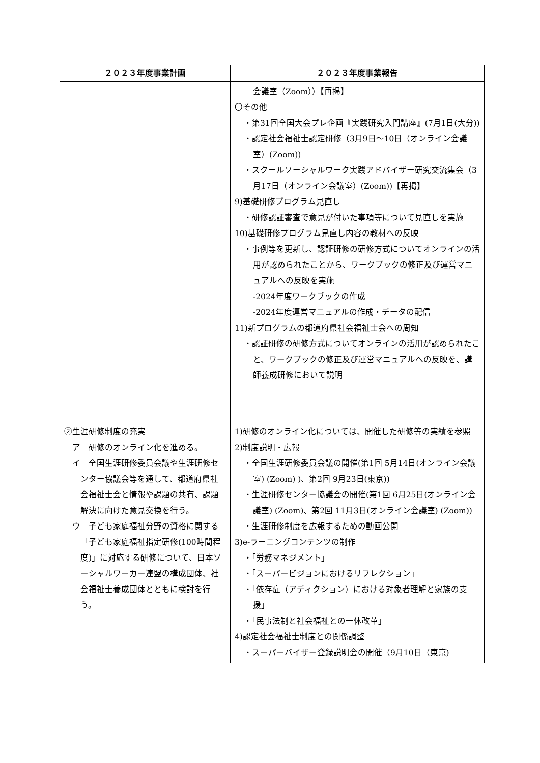| ２０２３年度事業計画 | ２０２３年度事業報告 |
| --- | --- |
| | 会議室（Zoom））【再掲】 〇その他 ・第31回全国大会プレ企画『実践研究入門講座』(7月1日(大分)) ・認定社会福祉士認定研修（3月9日～10日（オンライン会議室）(Zoom)) ・スクールソーシャルワーク実践アドバイザー研究交流集会（3月17日（オンライン会議室）(Zoom))【再掲】 9)基礎研修プログラム見直し ・研修認証審査で意見が付いた事項等について見直しを実施 10)基礎研修プログラム見直し内容の教材への反映 ・事例等を更新し、認証研修の研修方式についてオンラインの活用が認められたことから、ワークブックの修正及び運営マニュアルへの反映を実施 -2024年度ワークブックの作成 -2024年度運営マニュアルの作成・データの配信 11)新プログラムの都道府県社会福祉士会への周知 ・認証研修の研修方式についてオンラインの活用が認められたこと、ワークブックの修正及び運営マニュアルへの反映を、講師養成研修において説明 |
| ②生涯研修制度の充実 ア 研修のオンライン化を進める。 イ 全国生涯研修委員会議や生涯研修センター協議会等を通して、都道府県社会福祉士会と情報や課題の共有、課題解決に向けた意見交換を行う。 ウ 子ども家庭福祉分野の資格に関する「子ども家庭福祉指定研修(100時間程度)」に対応する研修について、日本ソーシャルワーカー連盟の構成団体、社会福祉士養成団体とともに検討を行う。 | 1)研修のオンライン化については、開催した研修等の実績を参照 2)制度説明・広報 ・全国生涯研修委員会議の開催(第1回 5月14日(オンライン会議室) (Zoom) )、第2回 9月23日(東京)) ・生涯研修センター協議会の開催(第1回 6月25日(オンライン会議室) (Zoom)、第2回 11月3日(オンライン会議室) (Zoom)) ・生涯研修制度を広報するための動画公開 3)e-ラーニングコンテンツの制作 ・「労務マネジメント」 ・「スーパービジョンにおけるリフレクション」 ・「依存症（アディクション）における対象者理解と家族の支援」 ・「民事法制と社会福祉との一体改革」 4)認定社会福祉士制度との関係調整 ・スーパーバイザー登録説明会の開催（9月10日（東京) |